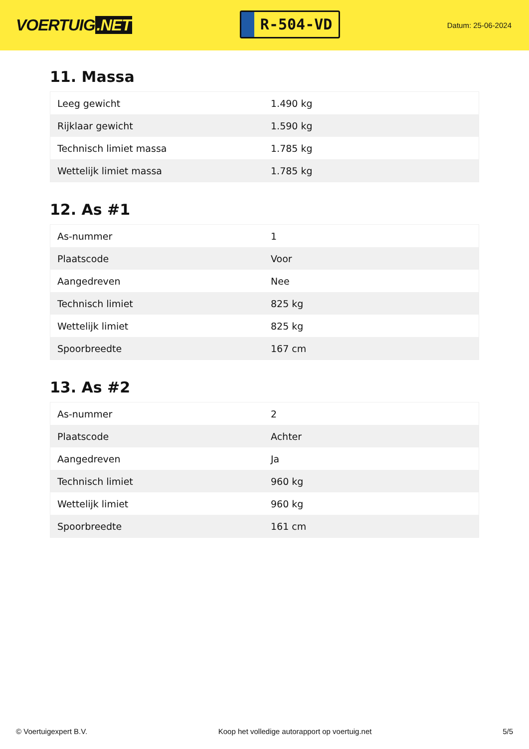VOERTUIG.NET
R-504-VD
Datum: 25-06-2024
11. Massa
| Leeg gewicht | 1.490 kg |
| Rijklaar gewicht | 1.590 kg |
| Technisch limiet massa | 1.785 kg |
| Wettelijk limiet massa | 1.785 kg |
12. As #1
| As-nummer | 1 |
| Plaatscode | Voor |
| Aangedreven | Nee |
| Technisch limiet | 825 kg |
| Wettelijk limiet | 825 kg |
| Spoorbreedte | 167 cm |
13. As #2
| As-nummer | 2 |
| Plaatscode | Achter |
| Aangedreven | Ja |
| Technisch limiet | 960 kg |
| Wettelijk limiet | 960 kg |
| Spoorbreedte | 161 cm |
© Voertuigexpert B.V. Koop het volledige autorapport op voertuig.net 5/5